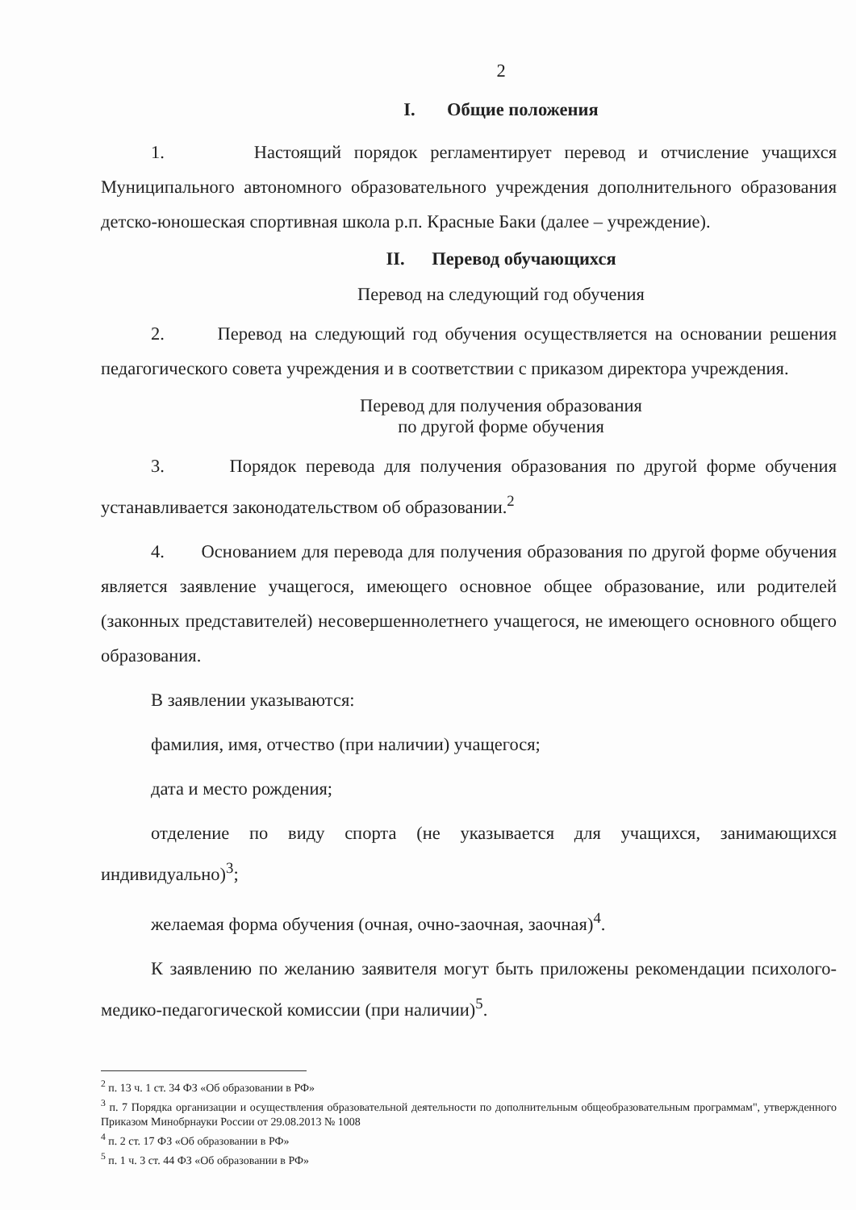2
I. Общие положения
1. Настоящий порядок регламентирует перевод и отчисление учащихся Муниципального автономного образовательного учреждения дополнительного образования детско-юношеская спортивная школа р.п. Красные Баки (далее – учреждение).
II. Перевод обучающихся
Перевод на следующий год обучения
2. Перевод на следующий год обучения осуществляется на основании решения педагогического совета учреждения и в соответствии с приказом директора учреждения.
Перевод для получения образования
по другой форме обучения
3. Порядок перевода для получения образования по другой форме обучения устанавливается законодательством об образовании.<sup>2</sup>
4. Основанием для перевода для получения образования по другой форме обучения является заявление учащегося, имеющего основное общее образование, или родителей (законных представителей) несовершеннолетнего учащегося, не имеющего основного общего образования.
В заявлении указываются:
фамилия, имя, отчество (при наличии) учащегося;
дата и место рождения;
отделение по виду спорта (не указывается для учащихся, занимающихся индивидуально)<sup>3</sup>;
желаемая форма обучения (очная, очно-заочная, заочная)<sup>4</sup>.
К заявлению по желанию заявителя могут быть приложены рекомендации психолого-медико-педагогической комиссии (при наличии)<sup>5</sup>.
<sup>2</sup> п. 13 ч. 1 ст. 34 ФЗ «Об образовании в РФ»
<sup>3</sup> п. 7 Порядка организации и осуществления образовательной деятельности по дополнительным общеобразовательным программам", утвержденного Приказом Минобрнауки России от 29.08.2013 № 1008
<sup>4</sup> п. 2 ст. 17 ФЗ «Об образовании в РФ»
<sup>5</sup> п. 1 ч. 3 ст. 44 ФЗ «Об образовании в РФ»